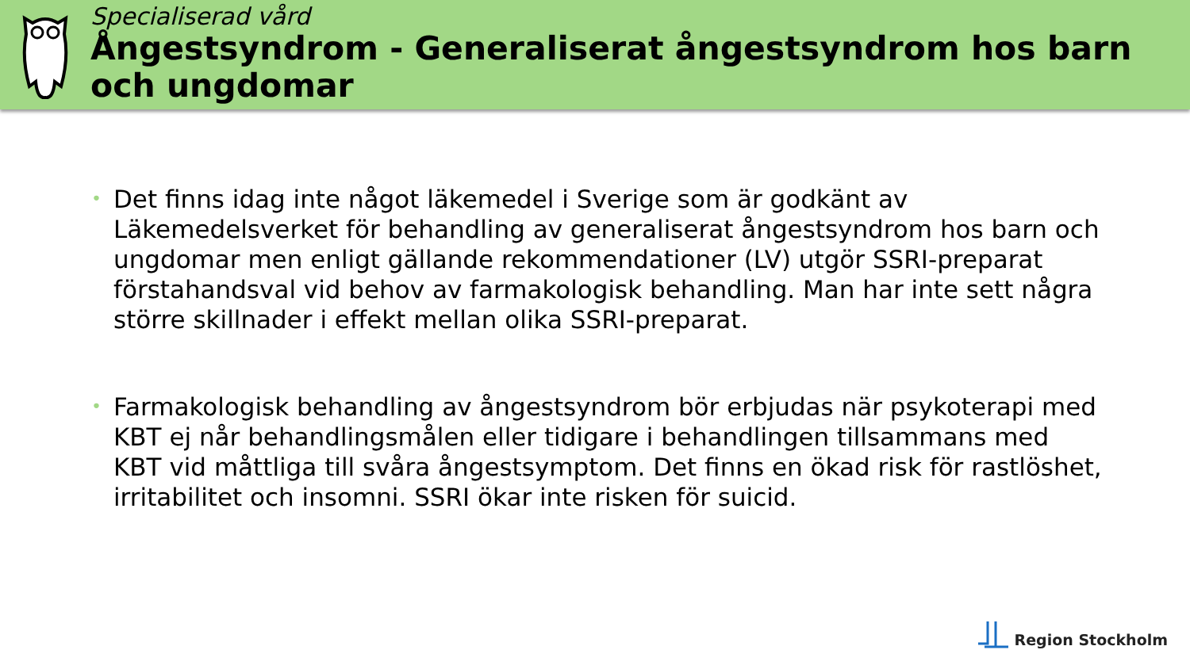Specialiserad vård
Ångestsyndrom - Generaliserat ångestsyndrom hos barn och ungdomar
• Det finns idag inte något läkemedel i Sverige som är godkänt av Läkemedelsverket för behandling av generaliserat ångestsyndrom hos barn och ungdomar men enligt gällande rekommendationer (LV) utgör SSRI-preparat förstahandsval vid behov av farmakologisk behandling. Man har inte sett några större skillnader i effekt mellan olika SSRI-preparat.
• Farmakologisk behandling av ångestsyndrom bör erbjudas när psykoterapi med KBT ej når behandlingsmålen eller tidigare i behandlingen tillsammans med KBT vid måttliga till svåra ångestsymptom. Det finns en ökad risk för rastlöshet, irritabilitet och insomni. SSRI ökar inte risken för suicid.
Region Stockholm